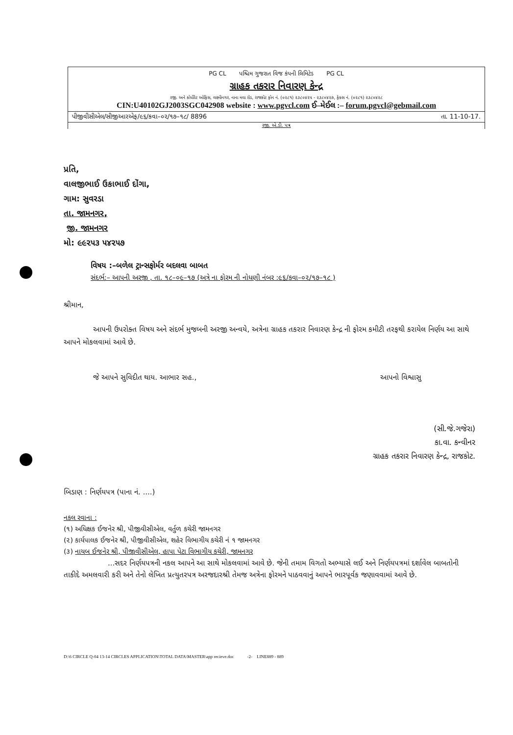PG CL પશ્ચિમ ગુજરાત વિજ કંપની લિમિટેડ PG CL
ગ્રાહક તકરાર નિવારણ કેન્દ્ર
રજી. અને કોર્પોરેટ ઓફિસ, લક્ષ્મીનગર, નાના મવા રોડ, રાજકોટ ફોન નં. (૦૨૮૧) ૨૩૮૦૪૨૫ - ૨૩૮૦૪૨૭, ફેક્સ નં. (૦૨૮૧) ૨૩૮૦૪૨૮
CIN:U40102GJ2003SGC042908 website : www.pgvcl.com ઈ–મેઈલ :– forum.pgvcl@gebmail.com
પીજીવીસીએલ/સીજીઆરએફ/૯૬/કવા–૦૨/૧૭–૧૮/ 8896 તા. 11-10-17.
રજી. એ.ડી. પત્ર
પ્રતિ,
વાલજીભાઈ ઉકાભાઈ દોંગા,
ગામ: સુવરડા
તા. જામનગર,
જી. જામનગર
મો: ૯૯૨૫૩ ૫૪૨૫૭
વિષય :–બળેલ ટ્રાન્સફોર્મર બદલવા બાબત
સંદર્ભ:– આપની અરજી , તા. ૧૮–૦૯–૧૭ (અત્રે ના ફોરમ ની નોધણી નંબર :૯૬/કવા–૦૨/૧૭–૧૮ )
શ્રીમાન,
આપની ઉપરોક્ત વિષય અને સંદર્ભ મુજબની અરજી અન્વયે, અત્રેના ગ્રાહક તકરાર નિવારણ કેન્દ્ર ની ફોરમ કમીટી તરફથી કરાયેલ નિર્ણય આ સાથે આપને મોકલવામાં આવે છે.
જે આપને સુવિદીત થાય. આભાર સહ., આપનો વિશ્વાસુ
(સી.જે.ગજેરા)
કા.વા. કન્વીનર
ગ્રાહક તકરાર નિવારણ કેન્દ્ર, રાજકોટ.
બિડાણ : નિર્ણયપત્ર (પાના નં. ....)
નકલ રવાના :
(૧) અધિક્ષક ઈજનેર શ્રી, પીજીવીસીએલ, વર્તુળ કચેરી જામનગર
(૨) કાર્યપાલક ઈજનેર શ્રી, પીજીવીસીએલ, શહેર વિભાગીય કચેરી નં ૧ જામનગર
(૩) નાયબ ઈજનેર શ્રી, પીજીવીસીએલ, હાપા પેટા વિભાગીય કચેરી, જામનગર
...સદર નિર્ણયપત્રની નકલ આપને આ સાથે મોકલવામાં આવે છે. જેની તમામ વિગતો અભ્યાસે લઈ અને નિર્ણયપત્રમાં દર્શાવેલ બાબતોની તાકીદે અમલવારી કરી અને તેનો લેખિત પ્રત્યુતરપત્ર અરજદારશ્રી તેમજ અત્રેના ફોરમને પાઠવવાનું આપને ભારપૂર્વક જણાવવામાં આવે છે.
D:\6 CIRCLE Q-04 13-14 CIRCLES APPLICATION\TOTAL DATA\MASTER\app recieve.doc -2- LINE889 - 889